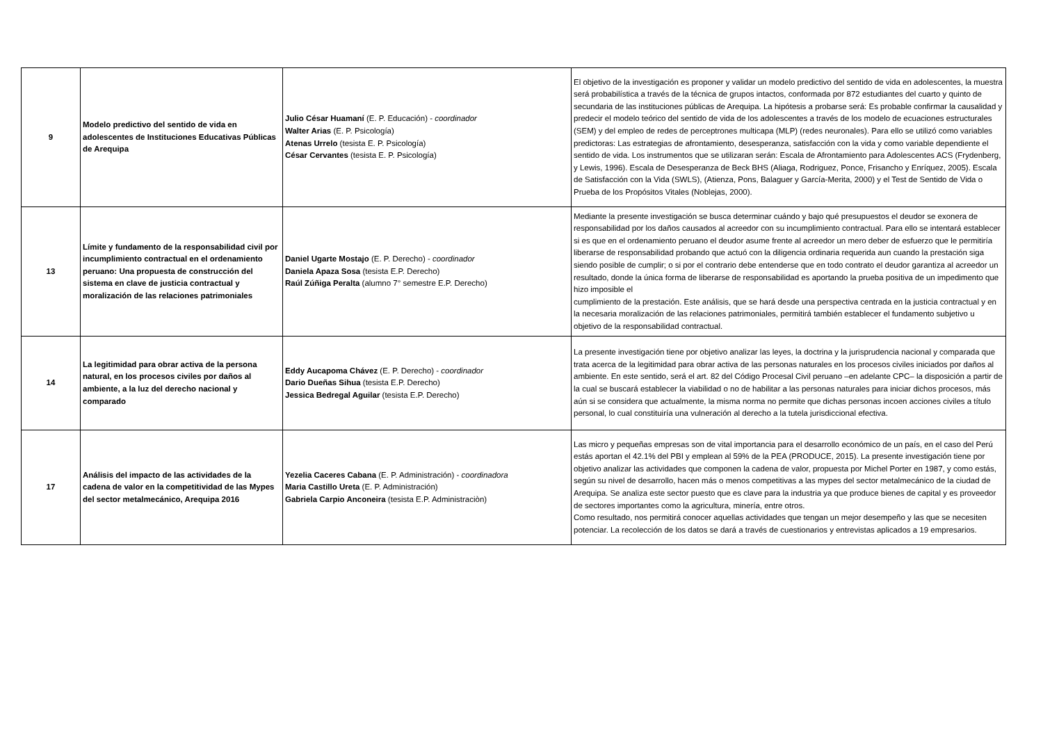| 9 | Modelo predictivo del sentido de vida en adolescentes de Instituciones Educativas Públicas de Arequipa | Julio César Huamaní (E. P. Educación) - coordinador Walter Arias (E. P. Psicología) Atenas Urrelo (tesista E. P. Psicología) César Cervantes (tesista E. P. Psicología) | El objetivo de la investigación es proponer y validar un modelo predictivo del sentido de vida en adolescentes, la muestra será probabilística a través de la técnica de grupos intactos, conformada por 872 estudiantes del cuarto y quinto de secundaria de las instituciones públicas de Arequipa. La hipótesis a probarse será: Es probable confirmar la causalidad y predecir el modelo teórico del sentido de vida de los adolescentes a través de los modelo de ecuaciones estructurales (SEM) y del empleo de redes de perceptrones multicapa (MLP) (redes neuronales). Para ello se utilizó como variables predictoras: Las estrategias de afrontamiento, desesperanza, satisfacción con la vida y como variable dependiente el sentido de vida. Los instrumentos que se utilizaran serán: Escala de Afrontamiento para Adolescentes ACS (Frydenberg, y Lewis, 1996). Escala de Desesperanza de Beck BHS (Aliaga, Rodriguez, Ponce, Frisancho y Enríquez, 2005). Escala de Satisfacción con la Vida (SWLS), (Atienza, Pons, Balaguer y García-Merita, 2000) y el Test de Sentido de Vida o Prueba de los Propósitos Vitales (Noblejas, 2000). |
| 13 | Límite y fundamento de la responsabilidad civil por incumplimiento contractual en el ordenamiento peruano: Una propuesta de construcción del sistema en clave de justicia contractual y moralización de las relaciones patrimoniales | Daniel Ugarte Mostajo (E. P. Derecho) - coordinador Daniela Apaza Sosa (tesista E.P. Derecho) Raúl Zúñiga Peralta (alumno 7° semestre E.P. Derecho) | Mediante la presente investigación se busca determinar cuándo y bajo qué presupuestos el deudor se exonera de responsabilidad por los daños causados al acreedor con su incumplimiento contractual. Para ello se intentará establecer si es que en el ordenamiento peruano el deudor asume frente al acreedor un mero deber de esfuerzo que le permitiría liberarse de responsabilidad probando que actuó con la diligencia ordinaria requerida aun cuando la prestación siga siendo posible de cumplir; o si por el contrario debe entenderse que en todo contrato el deudor garantiza al acreedor un resultado, donde la única forma de liberarse de responsabilidad es aportando la prueba positiva de un impedimento que hizo imposible el cumplimiento de la prestación. Este análisis, que se hará desde una perspectiva centrada en la justicia contractual y en la necesaria moralización de las relaciones patrimoniales, permitirá también establecer el fundamento subjetivo u objetivo de la responsabilidad contractual. |
| 14 | La legitimidad para obrar activa de la persona natural, en los procesos civiles por daños al ambiente, a la luz del derecho nacional y comparado | Eddy Aucapoma Chávez (E. P. Derecho) - coordinador Dario Dueñas Sihua (tesista E.P. Derecho) Jessica Bedregal Aguilar (tesista E.P. Derecho) | La presente investigación tiene por objetivo analizar las leyes, la doctrina y la jurisprudencia nacional y comparada que trata acerca de la legitimidad para obrar activa de las personas naturales en los procesos civiles iniciados por daños al ambiente. En este sentido, será el art. 82 del Código Procesal Civil peruano –en adelante CPC– la disposición a partir de la cual se buscará establecer la viabilidad o no de habilitar a las personas naturales para iniciar dichos procesos, más aún si se considera que actualmente, la misma norma no permite que dichas personas incoen acciones civiles a título personal, lo cual constituiría una vulneración al derecho a la tutela jurisdiccional efectiva. |
| 17 | Análisis del impacto de las actividades de la cadena de valor en la competitividad de las Mypes del sector metalmecánico, Arequipa 2016 | Yezelia Caceres Cabana (E. P. Administración) - coordinadora Maria Castillo Ureta (E. P. Administración) Gabriela Carpio Anconeira (tesista E.P. Administraciòn) | Las micro y pequeñas empresas son de vital importancia para el desarrollo económico de un país, en el caso del Perú estás aportan el 42.1% del PBI y emplean al 59% de la PEA (PRODUCE, 2015). La presente investigación tiene por objetivo analizar las actividades que componen la cadena de valor, propuesta por Michel Porter en 1987, y como estás, según su nivel de desarrollo, hacen más o menos competitivas a las mypes del sector metalmecánico de la ciudad de Arequipa. Se analiza este sector puesto que es clave para la industria ya que produce bienes de capital y es proveedor de sectores importantes como la agricultura, minería, entre otros. Como resultado, nos permitirá conocer aquellas actividades que tengan un mejor desempeño y las que se necesiten potenciar. La recolección de los datos se dará a través de cuestionarios y entrevistas aplicados a 19 empresarios. |